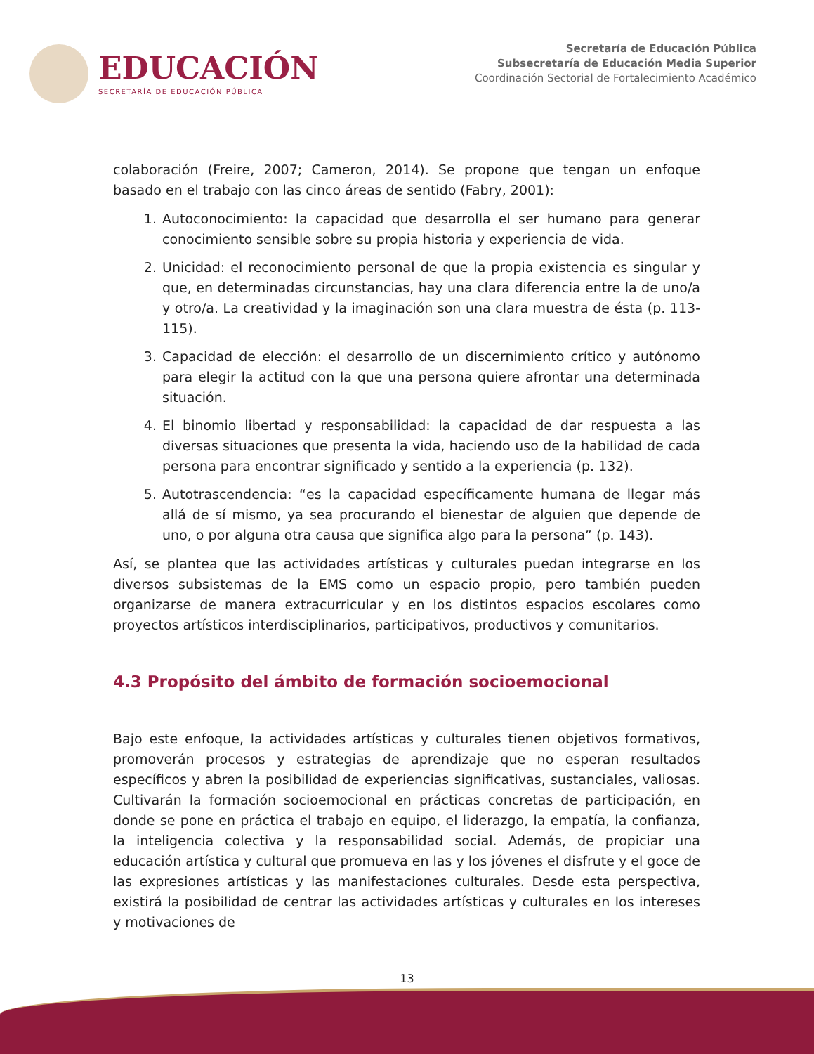EDUCACIÓN
SECRETARÍA DE EDUCACIÓN PÚBLICA
Secretaría de Educación Pública
Subsecretaría de Educación Media Superior
Coordinación Sectorial de Fortalecimiento Académico
colaboración (Freire, 2007; Cameron, 2014). Se propone que tengan un enfoque basado en el trabajo con las cinco áreas de sentido (Fabry, 2001):
1. Autoconocimiento: la capacidad que desarrolla el ser humano para generar conocimiento sensible sobre su propia historia y experiencia de vida.
2. Unicidad: el reconocimiento personal de que la propia existencia es singular y que, en determinadas circunstancias, hay una clara diferencia entre la de uno/a y otro/a. La creatividad y la imaginación son una clara muestra de ésta (p. 113- 115).
3. Capacidad de elección: el desarrollo de un discernimiento crítico y autónomo para elegir la actitud con la que una persona quiere afrontar una determinada situación.
4. El binomio libertad y responsabilidad: la capacidad de dar respuesta a las diversas situaciones que presenta la vida, haciendo uso de la habilidad de cada persona para encontrar significado y sentido a la experiencia (p. 132).
5. Autotrascendencia: “es la capacidad específicamente humana de llegar más allá de sí mismo, ya sea procurando el bienestar de alguien que depende de uno, o por alguna otra causa que significa algo para la persona” (p. 143).
Así, se plantea que las actividades artísticas y culturales puedan integrarse en los diversos subsistemas de la EMS como un espacio propio, pero también pueden organizarse de manera extracurricular y en los distintos espacios escolares como proyectos artísticos interdisciplinarios, participativos, productivos y comunitarios.
4.3 Propósito del ámbito de formación socioemocional
Bajo este enfoque, la actividades artísticas y culturales tienen objetivos formativos, promoverán procesos y estrategias de aprendizaje que no esperan resultados específicos y abren la posibilidad de experiencias significativas, sustanciales, valiosas. Cultivarán la formación socioemocional en prácticas concretas de participación, en donde se pone en práctica el trabajo en equipo, el liderazgo, la empatía, la confianza, la inteligencia colectiva y la responsabilidad social. Además, de propiciar una educación artística y cultural que promueva en las y los jóvenes el disfrute y el goce de las expresiones artísticas y las manifestaciones culturales. Desde esta perspectiva, existirá la posibilidad de centrar las actividades artísticas y culturales en los intereses y motivaciones de
13